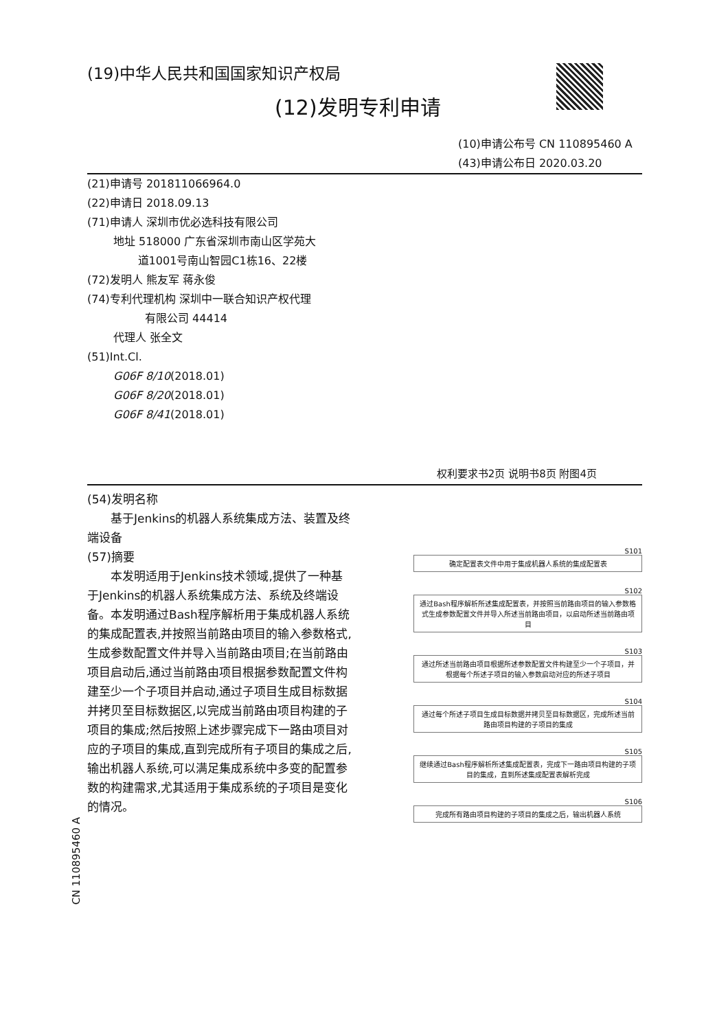(19)中华人民共和国国家知识产权局
(12)发明专利申请
(10)申请公布号 CN 110895460 A
(43)申请公布日 2020.03.20
(21)申请号 201811066964.0
(22)申请日 2018.09.13
(71)申请人 深圳市优必选科技有限公司
地址 518000 广东省深圳市南山区学苑大
道1001号南山智园C1栋16、22楼
(72)发明人 熊友军 蒋永俊
(74)专利代理机构 深圳中一联合知识产权代理
有限公司 44414
代理人 张全文
(51)Int.Cl.
G06F 8/10(2018.01)
G06F 8/20(2018.01)
G06F 8/41(2018.01)
权利要求书2页 说明书8页 附图4页
(54)发明名称
基于Jenkins的机器人系统集成方法、装置及终端设备
(57)摘要
本发明适用于Jenkins技术领域,提供了一种基于Jenkins的机器人系统集成方法、系统及终端设备。本发明通过Bash程序解析用于集成机器人系统的集成配置表,并按照当前路由项目的输入参数格式,生成参数配置文件并导入当前路由项目;在当前路由项目启动后,通过当前路由项目根据参数配置文件构建至少一个子项目并启动,通过子项目生成目标数据并拷贝至目标数据区,以完成当前路由项目构建的子项目的集成;然后按照上述步骤完成下一路由项目对应的子项目的集成,直到完成所有子项目的集成之后,输出机器人系统,可以满足集成系统中多变的配置参数的构建需求,尤其适用于集成系统的子项目是变化的情况。
S101
确定配置表文件中用于集成机器人系统的集成配置表
S102
通过Bash程序解析所述集成配置表，并按照当前路由项目的输入参数格式生成参数配置文件并导入所述当前路由项目，以启动所述当前路由项目
S103
通过所述当前路由项目根据所述参数配置文件构建至少一个子项目，并根据每个所述子项目的输入参数启动对应的所述子项目
S104
通过每个所述子项目生成目标数据并拷贝至目标数据区，完成所述当前路由项目构建的子项目的集成
S105
继续通过Bash程序解析所述集成配置表，完成下一路由项目构建的子项目的集成，直到所述集成配置表解析完成
S106
完成所有路由项目构建的子项目的集成之后，输出机器人系统
CN 110895460 A